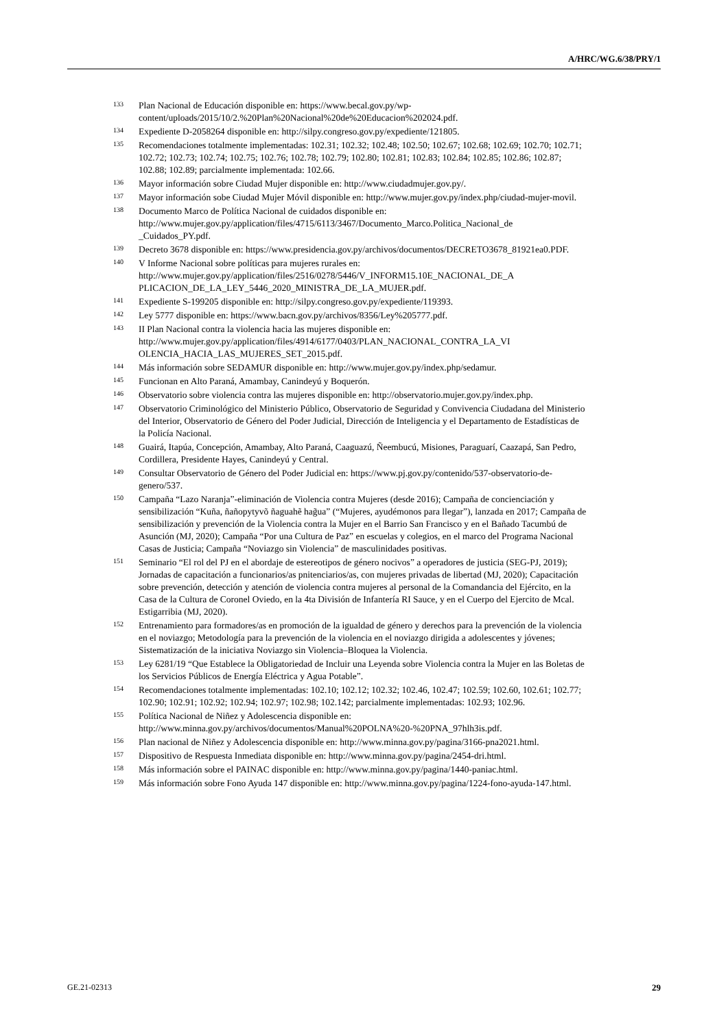A/HRC/WG.6/38/PRY/1
<sup>133</sup> Plan Nacional de Educación disponible en: https://www.becal.gov.py/wp-content/uploads/2015/10/2.%20Plan%20Nacional%20de%20Educacion%202024.pdf.
<sup>134</sup> Expediente D-2058264 disponible en: http://silpy.congreso.gov.py/expediente/121805.
<sup>135</sup> Recomendaciones totalmente implementadas: 102.31; 102.32; 102.48; 102.50; 102.67; 102.68; 102.69; 102.70; 102.71; 102.72; 102.73; 102.74; 102.75; 102.76; 102.78; 102.79; 102.80; 102.81; 102.83; 102.84; 102.85; 102.86; 102.87; 102.88; 102.89; parcialmente implementada: 102.66.
<sup>136</sup> Mayor información sobre Ciudad Mujer disponible en: http://www.ciudadmujer.gov.py/.
<sup>137</sup> Mayor información sobe Ciudad Mujer Móvil disponible en: http://www.mujer.gov.py/index.php/ciudad-mujer-movil.
<sup>138</sup> Documento Marco de Política Nacional de cuidados disponible en: http://www.mujer.gov.py/application/files/4715/6113/3467/Documento_Marco.Politica_Nacional_de _Cuidados_PY.pdf.
<sup>139</sup> Decreto 3678 disponible en: https://www.presidencia.gov.py/archivos/documentos/DECRETO3678_81921ea0.PDF.
<sup>140</sup>V Informe Nacional sobre políticas para mujeres rurales en: http://www.mujer.gov.py/application/files/2516/0278/5446/V_INFORM15.10E_NACIONAL_DE_A PLICACION_DE_LA_LEY_5446_2020_MINISTRA_DE_LA_MUJER.pdf.
<sup>141</sup> Expediente S-199205 disponible en: http://silpy.congreso.gov.py/expediente/119393.
<sup>142</sup> Ley 5777 disponible en: https://www.bacn.gov.py/archivos/8356/Ley%205777.pdf.
<sup>143</sup>II Plan Nacional contra la violencia hacia las mujeres disponible en: http://www.mujer.gov.py/application/files/4914/6177/0403/PLAN_NACIONAL_CONTRA_LA_VI OLENCIA_HACIA_LAS_MUJERES_SET_2015.pdf.
<sup>144</sup> Más información sobre SEDAMUR disponible en: http://www.mujer.gov.py/index.php/sedamur.
<sup>145</sup> Funcionan en Alto Paraná, Amambay, Canindeyú y Boquerón.
<sup>146</sup> Observatorio sobre violencia contra las mujeres disponible en: http://observatorio.mujer.gov.py/index.php.
<sup>147</sup> Observatorio Criminológico del Ministerio Público, Observatorio de Seguridad y Convivencia Ciudadana del Ministerio del Interior, Observatorio de Género del Poder Judicial, Dirección de Inteligencia y el Departamento de Estadísticas de la Policía Nacional.
<sup>148</sup> Guairá, Itapúa, Concepción, Amambay, Alto Paraná, Caaguazú, Ñeembucú, Misiones, Paraguarí, Caazapá, San Pedro, Cordillera, Presidente Hayes, Canindeyú y Central.
<sup>149</sup> Consultar Observatorio de Género del Poder Judicial en: https://www.pj.gov.py/contenido/537-observatorio-de-genero/537.
<sup>150</sup> Campaña “Lazo Naranja”-eliminación de Violencia contra Mujeres (desde 2016); Campaña de concienciación y sensibilización “Kuña, ñañopytyvõ ñaguahẽ hag̃ua” (“Mujeres, ayudémonos para llegar”), lanzada en 2017; Campaña de sensibilización y prevención de la Violencia contra la Mujer en el Barrio San Francisco y en el Bañado Tacumbú de Asunción (MJ, 2020); Campaña “Por una Cultura de Paz” en escuelas y colegios, en el marco del Programa Nacional Casas de Justicia; Campaña “Noviazgo sin Violencia” de masculinidades positivas.
<sup>151</sup> Seminario “El rol del PJ en el abordaje de estereotipos de género nocivos” a operadores de justicia (SEG-PJ, 2019); Jornadas de capacitación a funcionarios/as pnitenciarios/as, con mujeres privadas de libertad (MJ, 2020); Capacitación sobre prevención, detección y atención de violencia contra mujeres al personal de la Comandancia del Ejército, en la Casa de la Cultura de Coronel Oviedo, en la 4ta División de Infantería RI Sauce, y en el Cuerpo del Ejercito de Mcal. Estigarribia (MJ, 2020).
<sup>152</sup> Entrenamiento para formadores/as en promoción de la igualdad de género y derechos para la prevención de la violencia en el noviazgo; Metodología para la prevención de la violencia en el noviazgo dirigida a adolescentes y jóvenes; Sistematización de la iniciativa Noviazgo sin Violencia–Bloquea la Violencia.
<sup>153</sup> Ley 6281/19 “Que Establece la Obligatoriedad de Incluir una Leyenda sobre Violencia contra la Mujer en las Boletas de los Servicios Públicos de Energía Eléctrica y Agua Potable”.
<sup>154</sup> Recomendaciones totalmente implementadas: 102.10; 102.12; 102.32; 102.46, 102.47; 102.59; 102.60, 102.61; 102.77; 102.90; 102.91; 102.92; 102.94; 102.97; 102.98; 102.142; parcialmente implementadas: 102.93; 102.96.
<sup>155</sup> Política Nacional de Niñez y Adolescencia disponible en: http://www.minna.gov.py/archivos/documentos/Manual%20POLNA%20-%20PNA_97hlh3is.pdf.
<sup>156</sup> Plan nacional de Niñez y Adolescencia disponible en: http://www.minna.gov.py/pagina/3166-pna2021.html.
<sup>157</sup> Dispositivo de Respuesta Inmediata disponible en: http://www.minna.gov.py/pagina/2454-dri.html.
<sup>158</sup> Más información sobre el PAINAC disponible en: http://www.minna.gov.py/pagina/1440-paniac.html.
<sup>159</sup> Más información sobre Fono Ayuda 147 disponible en: http://www.minna.gov.py/pagina/1224-fono-ayuda-147.html.
GE.21-02313 29